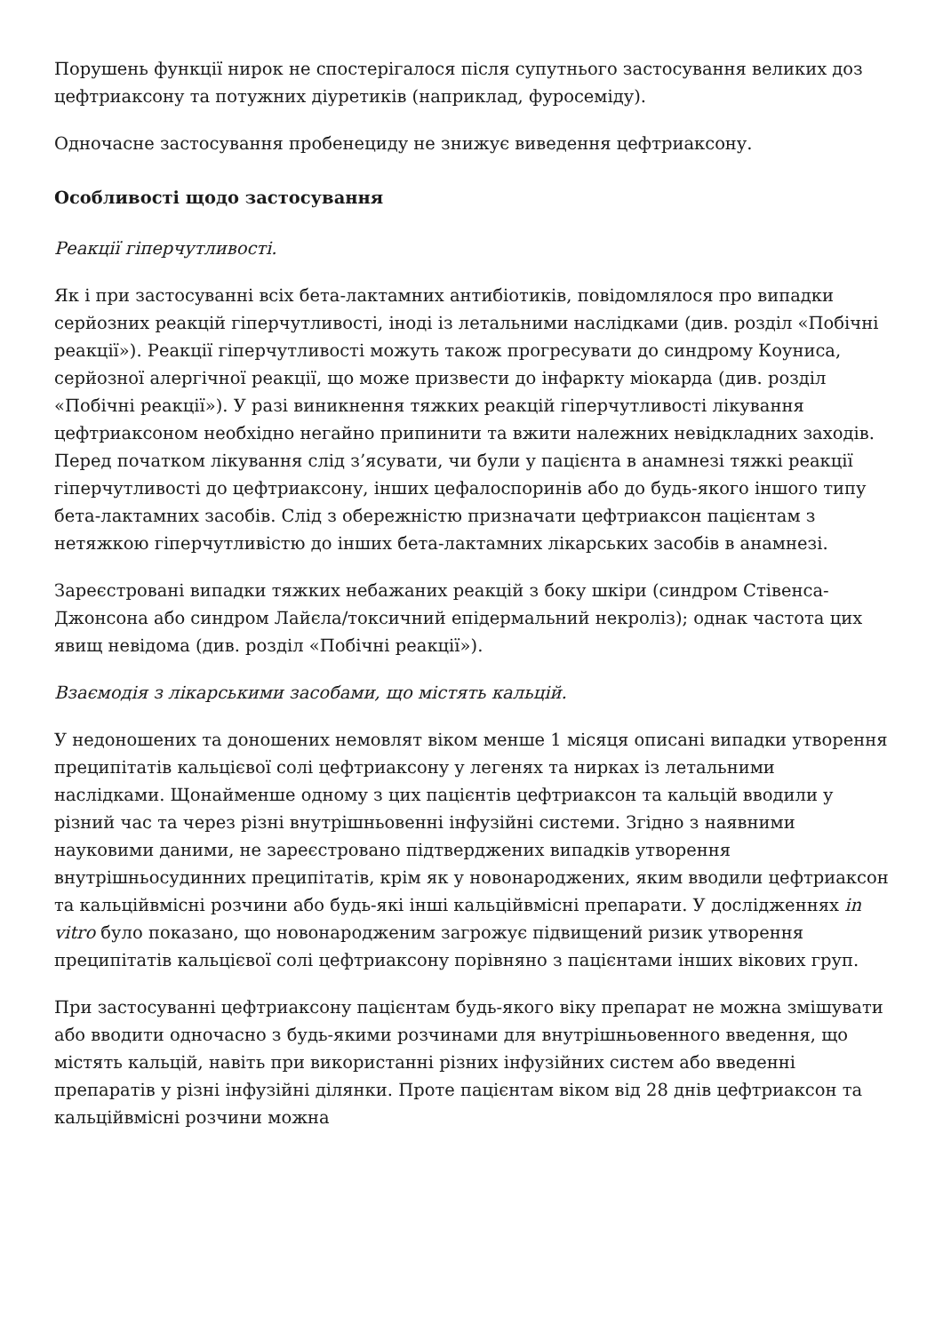Порушень функції нирок не спостерігалося після супутнього застосування великих доз цефтриаксону та потужних діуретиків (наприклад, фуросеміду).
Одночасне застосування пробенециду не знижує виведення цефтриаксону.
Особливості щодо застосування
Реакції гіперчутливості.
Як і при застосуванні всіх бета-лактамних антибіотиків, повідомлялося про випадки серйозних реакцій гіперчутливості, іноді із летальними наслідками (див. розділ «Побічні реакції»). Реакції гіперчутливості можуть також прогресувати до синдрому Коуниса, серйозної алергічної реакції, що може призвести до інфаркту міокарда (див. розділ «Побічні реакції»). У разі виникнення тяжких реакцій гіперчутливості лікування цефтриаксоном необхідно негайно припинити та вжити належних невідкладних заходів. Перед початком лікування слід з’ясувати, чи були у пацієнта в анамнезі тяжкі реакції гіперчутливості до цефтриаксону, інших цефалоспоринів або до будь-якого іншого типу бета-лактамних засобів. Слід з обережністю призначати цефтриаксон пацієнтам з нетяжкою гіперчутливістю до інших бета-лактамних лікарських засобів в анамнезі.
Зареєстровані випадки тяжких небажаних реакцій з боку шкіри (синдром Стівенса-Джонсона або синдром Лайєла/токсичний епідермальний некроліз); однак частота цих явищ невідома (див. розділ «Побічні реакції»).
Взаємодія з лікарськими засобами, що містять кальцій.
У недоношених та доношених немовлят віком менше 1 місяця описані випадки утворення преципітатів кальцієвої солі цефтриаксону у легенях та нирках із летальними наслідками. Щонайменше одному з цих пацієнтів цефтриаксон та кальцій вводили у різний час та через різні внутрішньовенні інфузійні системи. Згідно з наявними науковими даними, не зареєстровано підтверджених випадків утворення внутрішньосудинних преципітатів, крім як у новонароджених, яким вводили цефтриаксон та кальційвмісні розчини або будь-які інші кальційвмісні препарати. У дослідженнях in vitro було показано, що новонародженим загрожує підвищений ризик утворення преципітатів кальцієвої солі цефтриаксону порівняно з пацієнтами інших вікових груп.
При застосуванні цефтриаксону пацієнтам будь-якого віку препарат не можна змішувати або вводити одночасно з будь-якими розчинами для внутрішньовенного введення, що містять кальцій, навіть при використанні різних інфузійних систем або введенні препаратів у різні інфузійні ділянки. Проте пацієнтам віком від 28 днів цефтриаксон та кальційвмісні розчини можна